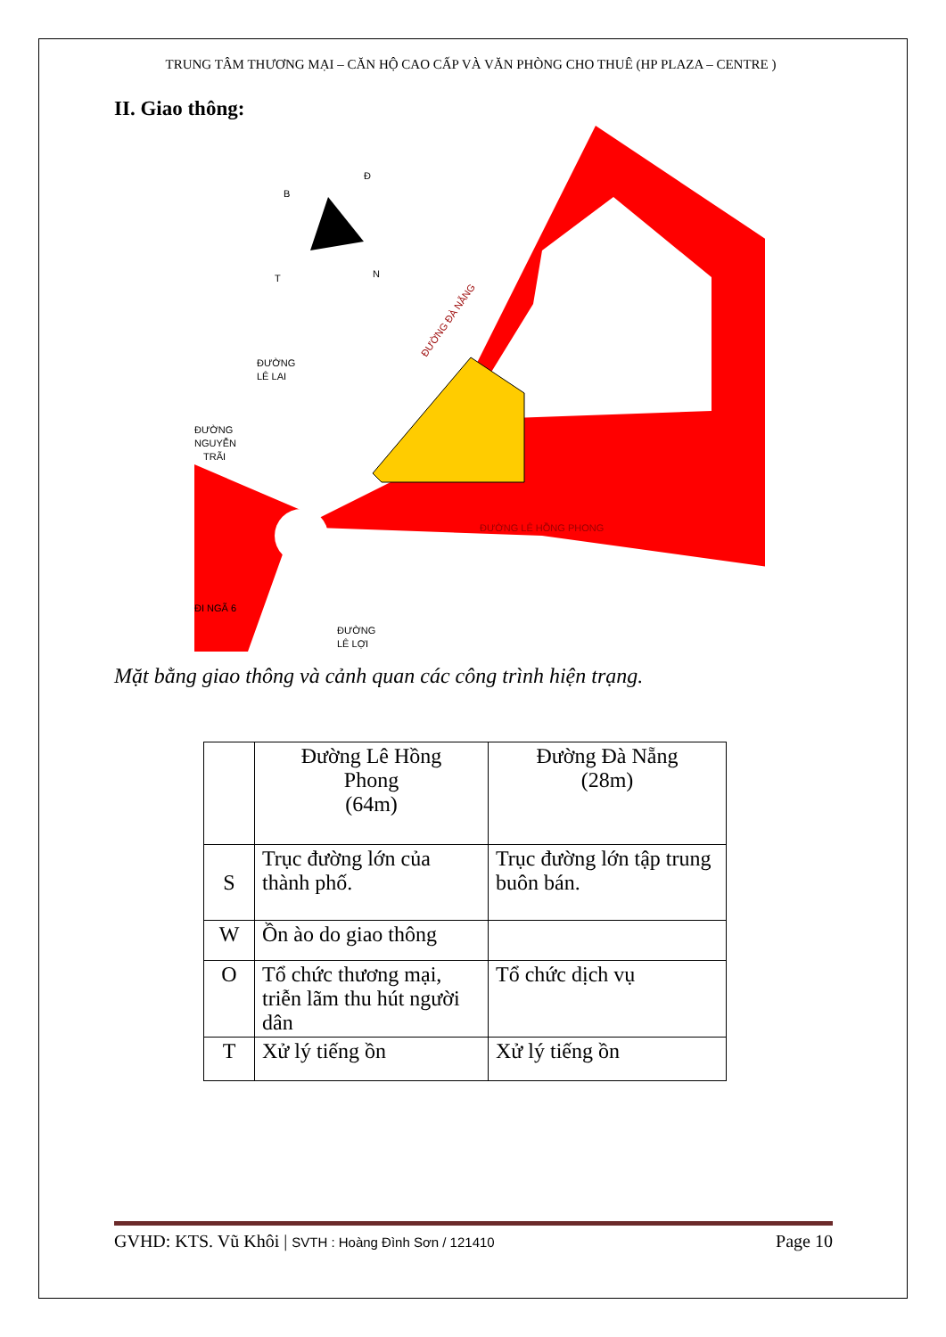TRUNG TÂM THƯƠNG MẠI – CĂN HỘ CAO CẤP VÀ VĂN PHÒNG CHO THUÊ (HP PLAZA – CENTRE )
II. Giao thông:
Đ
B
N
T
ĐƯỜNG
LÊ LAI
ĐƯỜNG
NGUYỄN
TRÃI
ĐI NGÃ 6
ĐƯỜNG
LÊ LỢI
ĐƯỜNG LÊ HỒNG PHONG
ĐƯỜNG ĐÀ NẴNG
Mặt bằng giao thông và cảnh quan các công trình hiện trạng.
| | Đường Lê Hồng Phong (64m) | Đường Đà Nẵng (28m) |
| S | Trục đường lớn của thành phố. | Trục đường lớn tập trung buôn bán. |
| W | Ồn ào do giao thông | |
| O | Tổ chức thương mại, triễn lãm thu hút người dân | Tổ chức dịch vụ |
| T | Xử lý tiếng ồn | Xử lý tiếng ồn |
GVHD: KTS. Vũ Khôi | SVTH : Hoàng Đình Sơn / 121410 Page 10